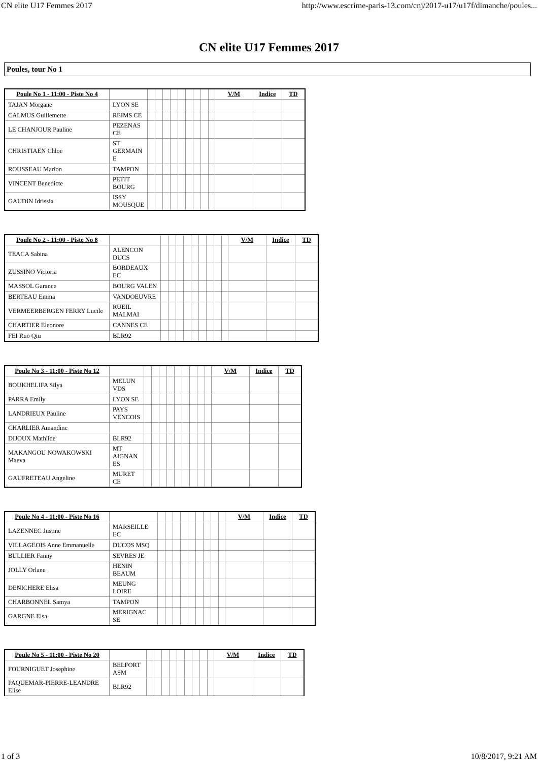CN elite U17 Femmes 2017 http://www.escrime-paris-13.com/cnj/2017-u17/u17f/dimanche/poules...
CN elite U17 Femmes 2017
Poules, tour No 1
| Poule No 1 - 11:00 - Piste No 4 | | | | | | | | | | | V/M | Indice | TD |
| --- | --- | --- | --- | --- | --- | --- | --- | --- | --- | --- | --- | --- | --- |
| TAJAN Morgane | LYON SE | | | | | | | | | | | | |
| CALMUS Guillemette | REIMS CE | | | | | | | | | | | | |
| LE CHANJOUR Pauline | PEZENAS CE | | | | | | | | | | | | |
| CHRISTIAEN Chloe | ST GERMAIN E | | | | | | | | | | | | |
| ROUSSEAU Marion | TAMPON | | | | | | | | | | | | |
| VINCENT Benedicte | PETIT BOURG | | | | | | | | | | | | |
| GAUDIN Idrissia | ISSY MOUSQUE | | | | | | | | | | | | |
| Poule No 2 - 11:00 - Piste No 8 | | | | | | | | | | | V/M | Indice | TD |
| --- | --- | --- | --- | --- | --- | --- | --- | --- | --- | --- | --- | --- | --- |
| TEACA Sabina | ALENCON DUCS | | | | | | | | | | | | |
| ZUSSINO Victoria | BORDEAUX EC | | | | | | | | | | | | |
| MASSOL Garance | BOURG VALEN | | | | | | | | | | | | |
| BERTEAU Emma | VANDOEUVRE | | | | | | | | | | | | |
| VERMEERBERGEN FERRY Lucile | RUEIL MALMAI | | | | | | | | | | | | |
| CHARTIER Eleonore | CANNES CE | | | | | | | | | | | | |
| FEI Ruo Qiu | BLR92 | | | | | | | | | | | | |
| Poule No 3 - 11:00 - Piste No 12 | | | | | | | | | | | V/M | Indice | TD |
| --- | --- | --- | --- | --- | --- | --- | --- | --- | --- | --- | --- | --- | --- |
| BOUKHELIFA Silya | MELUN VDS | | | | | | | | | | | | |
| PARRA Emily | LYON SE | | | | | | | | | | | | |
| LANDRIEUX Pauline | PAYS VENCOIS | | | | | | | | | | | | |
| CHARLIER Amandine | | | | | | | | | | | | | |
| DIJOUX Mathilde | BLR92 | | | | | | | | | | | | |
| MAKANGOU NOWAKOWSKI Maeva | MT AIGNAN ES | | | | | | | | | | | | |
| GAUFRETEAU Angeline | MURET CE | | | | | | | | | | | | |
| Poule No 4 - 11:00 - Piste No 16 | | | | | | | | | | | V/M | Indice | TD |
| --- | --- | --- | --- | --- | --- | --- | --- | --- | --- | --- | --- | --- | --- |
| LAZENNEC Justine | MARSEILLE EC | | | | | | | | | | | | |
| VILLAGEOIS Anne Emmanuelle | DUCOS MSQ | | | | | | | | | | | | |
| BULLIER Fanny | SEVRES JE | | | | | | | | | | | | |
| JOLLY Orlane | HENIN BEAUM | | | | | | | | | | | | |
| DENICHERE Elisa | MEUNG LOIRE | | | | | | | | | | | | |
| CHARBONNEL Samya | TAMPON | | | | | | | | | | | | |
| GARGNE Elsa | MERIGNAC SE | | | | | | | | | | | | |
| Poule No 5 - 11:00 - Piste No 20 | | | | | | | | | | | V/M | Indice | TD |
| --- | --- | --- | --- | --- | --- | --- | --- | --- | --- | --- | --- | --- | --- |
| FOURNIGUET Josephine | BELFORT ASM | | | | | | | | | | | | |
| PAQUEMAR-PIERRE-LEANDRE Elise | BLR92 | | | | | | | | | | | | |
1 of 3 10/8/2017, 9:21 AM